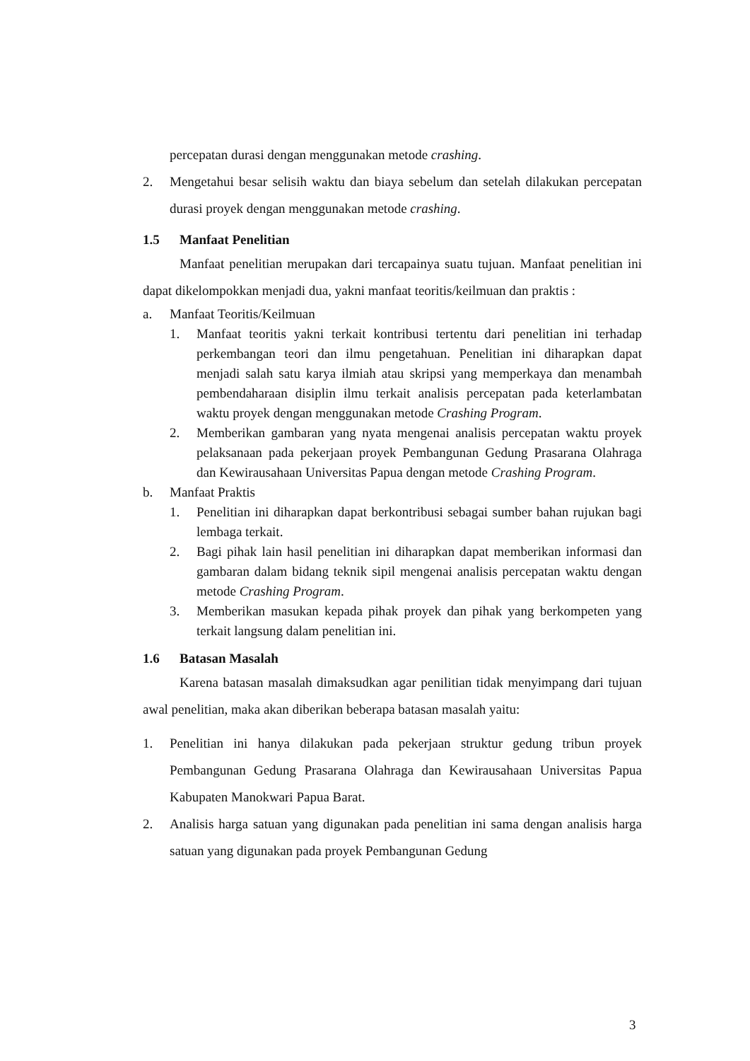percepatan durasi dengan menggunakan metode crashing.
2. Mengetahui besar selisih waktu dan biaya sebelum dan setelah dilakukan percepatan durasi proyek dengan menggunakan metode crashing.
1.5 Manfaat Penelitian
Manfaat penelitian merupakan dari tercapainya suatu tujuan. Manfaat penelitian ini dapat dikelompokkan menjadi dua, yakni manfaat teoritis/keilmuan dan praktis :
a. Manfaat Teoritis/Keilmuan
1. Manfaat teoritis yakni terkait kontribusi tertentu dari penelitian ini terhadap perkembangan teori dan ilmu pengetahuan. Penelitian ini diharapkan dapat menjadi salah satu karya ilmiah atau skripsi yang memperkaya dan menambah pembendaharaan disiplin ilmu terkait analisis percepatan pada keterlambatan waktu proyek dengan menggunakan metode Crashing Program.
2. Memberikan gambaran yang nyata mengenai analisis percepatan waktu proyek pelaksanaan pada pekerjaan proyek Pembangunan Gedung Prasarana Olahraga dan Kewirausahaan Universitas Papua dengan metode Crashing Program.
b. Manfaat Praktis
1. Penelitian ini diharapkan dapat berkontribusi sebagai sumber bahan rujukan bagi lembaga terkait.
2. Bagi pihak lain hasil penelitian ini diharapkan dapat memberikan informasi dan gambaran dalam bidang teknik sipil mengenai analisis percepatan waktu dengan metode Crashing Program.
3. Memberikan masukan kepada pihak proyek dan pihak yang berkompeten yang terkait langsung dalam penelitian ini.
1.6 Batasan Masalah
Karena batasan masalah dimaksudkan agar penilitian tidak menyimpang dari tujuan awal penelitian, maka akan diberikan beberapa batasan masalah yaitu:
1. Penelitian ini hanya dilakukan pada pekerjaan struktur gedung tribun proyek Pembangunan Gedung Prasarana Olahraga dan Kewirausahaan Universitas Papua Kabupaten Manokwari Papua Barat.
2. Analisis harga satuan yang digunakan pada penelitian ini sama dengan analisis harga satuan yang digunakan pada proyek Pembangunan Gedung
3